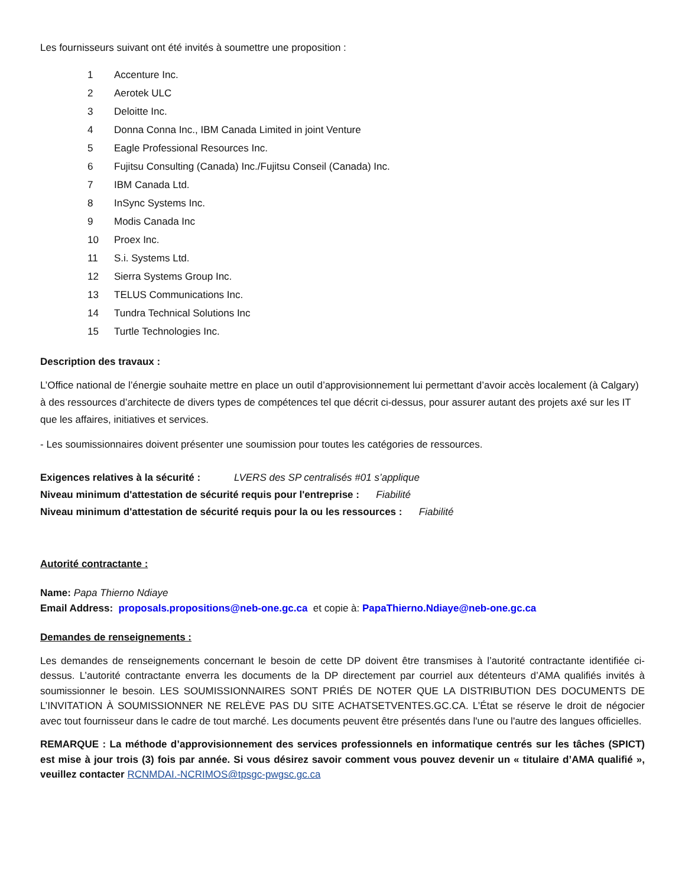Les fournisseurs suivant ont été invités à soumettre une proposition :
1 Accenture Inc.
2 Aerotek ULC
3 Deloitte Inc.
4 Donna Conna Inc., IBM Canada Limited in joint Venture
5 Eagle Professional Resources Inc.
6 Fujitsu Consulting (Canada) Inc./Fujitsu Conseil (Canada) Inc.
7 IBM Canada Ltd.
8 InSync Systems Inc.
9 Modis Canada Inc
10 Proex Inc.
11 S.i. Systems Ltd.
12 Sierra Systems Group Inc.
13 TELUS Communications Inc.
14 Tundra Technical Solutions Inc
15 Turtle Technologies Inc.
Description des travaux :
L’Office national de l’énergie souhaite mettre en place un outil d’approvisionnement lui permettant d’avoir accès localement (à Calgary) à des ressources d’architecte de divers types de compétences tel que décrit ci-dessus, pour assurer autant des projets axé sur les IT que les affaires, initiatives et services.
- Les soumissionnaires doivent présenter une soumission pour toutes les catégories de ressources.
Exigences relatives à la sécurité : LVERS des SP centralisés #01 s’applique
Niveau minimum d'attestation de sécurité requis pour l'entreprise : Fiabilité
Niveau minimum d'attestation de sécurité requis pour la ou les ressources : Fiabilité
Autorité contractante :
Name: Papa Thierno Ndiaye
Email Address: proposals.propositions@neb-one.gc.ca et copie à: PapaThierno.Ndiaye@neb-one.gc.ca
Demandes de renseignements :
Les demandes de renseignements concernant le besoin de cette DP doivent être transmises à l’autorité contractante identifiée ci-dessus. L’autorité contractante enverra les documents de la DP directement par courriel aux détenteurs d’AMA qualifiés invités à soumissionner le besoin. LES SOUMISSIONNAIRES SONT PRIÉS DE NOTER QUE LA DISTRIBUTION DES DOCUMENTS DE L’INVITATION À SOUMISSIONNER NE RELÈVE PAS DU SITE ACHATSETVENTES.GC.CA. L’État se réserve le droit de négocier avec tout fournisseur dans le cadre de tout marché. Les documents peuvent être présentés dans l'une ou l'autre des langues officielles.
REMARQUE : La méthode d’approvisionnement des services professionnels en informatique centrés sur les tâches (SPICT) est mise à jour trois (3) fois par année. Si vous désirez savoir comment vous pouvez devenir un « titulaire d’AMA qualifié », veuillez contacter RCNMDAI.-NCRIMOS@tpsgc-pwgsc.gc.ca